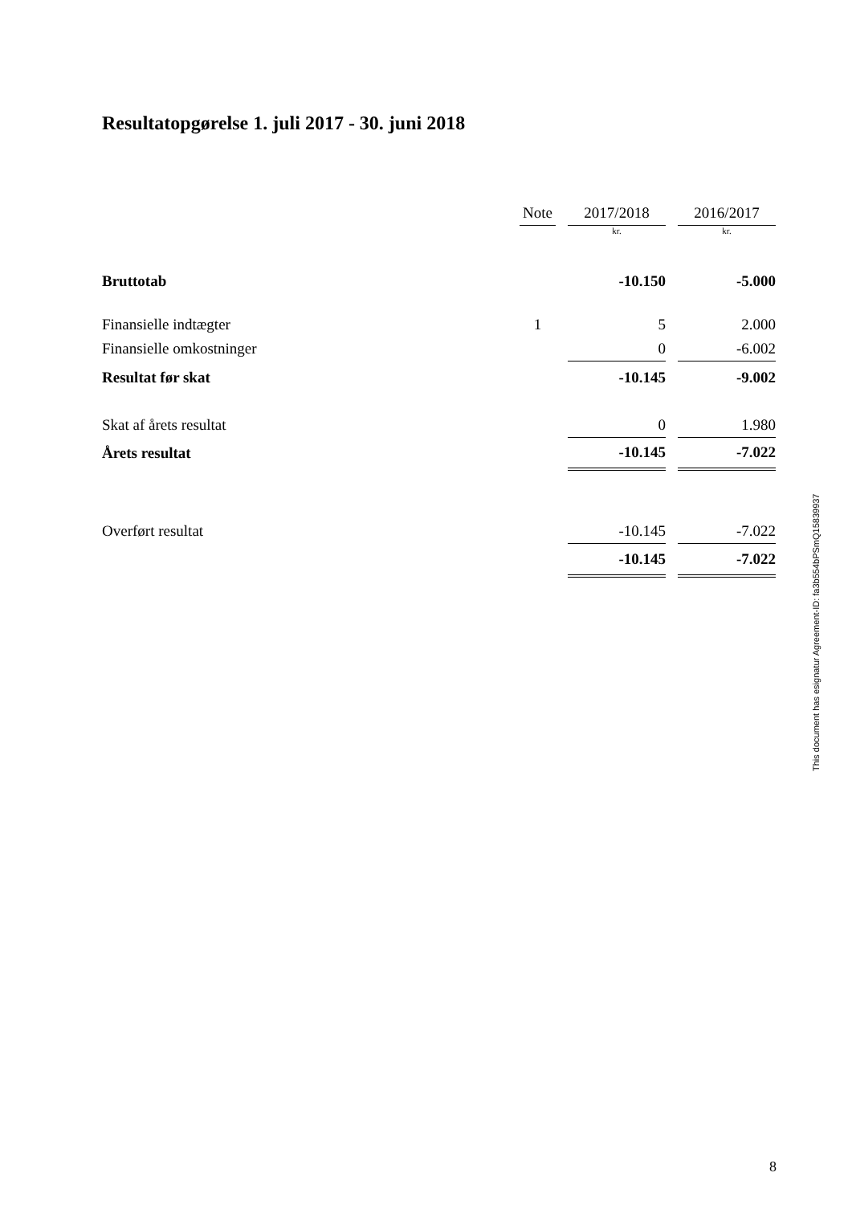Resultatopgørelse 1. juli 2017 - 30. juni 2018
| | Note | | 2017/2018 | | 2016/2017 |
| --- | --- | --- | --- | --- | --- |
| | | | kr. | | kr. |
| Bruttotab | | | -10.150 | | -5.000 |
| Finansielle indtægter | 1 | | 5 | | 2.000 |
| Finansielle omkostninger | | | 0 | | -6.002 |
| Resultat før skat | | | -10.145 | | -9.002 |
| Skat af årets resultat | | | 0 | | 1.980 |
| Årets resultat | | | -10.145 | | -7.022 |
| Overført resultat | | | -10.145 | | -7.022 |
| | | | -10.145 | | -7.022 |
This document has esignatur Agreement-ID: fa3b554bPSmQ15839937
8